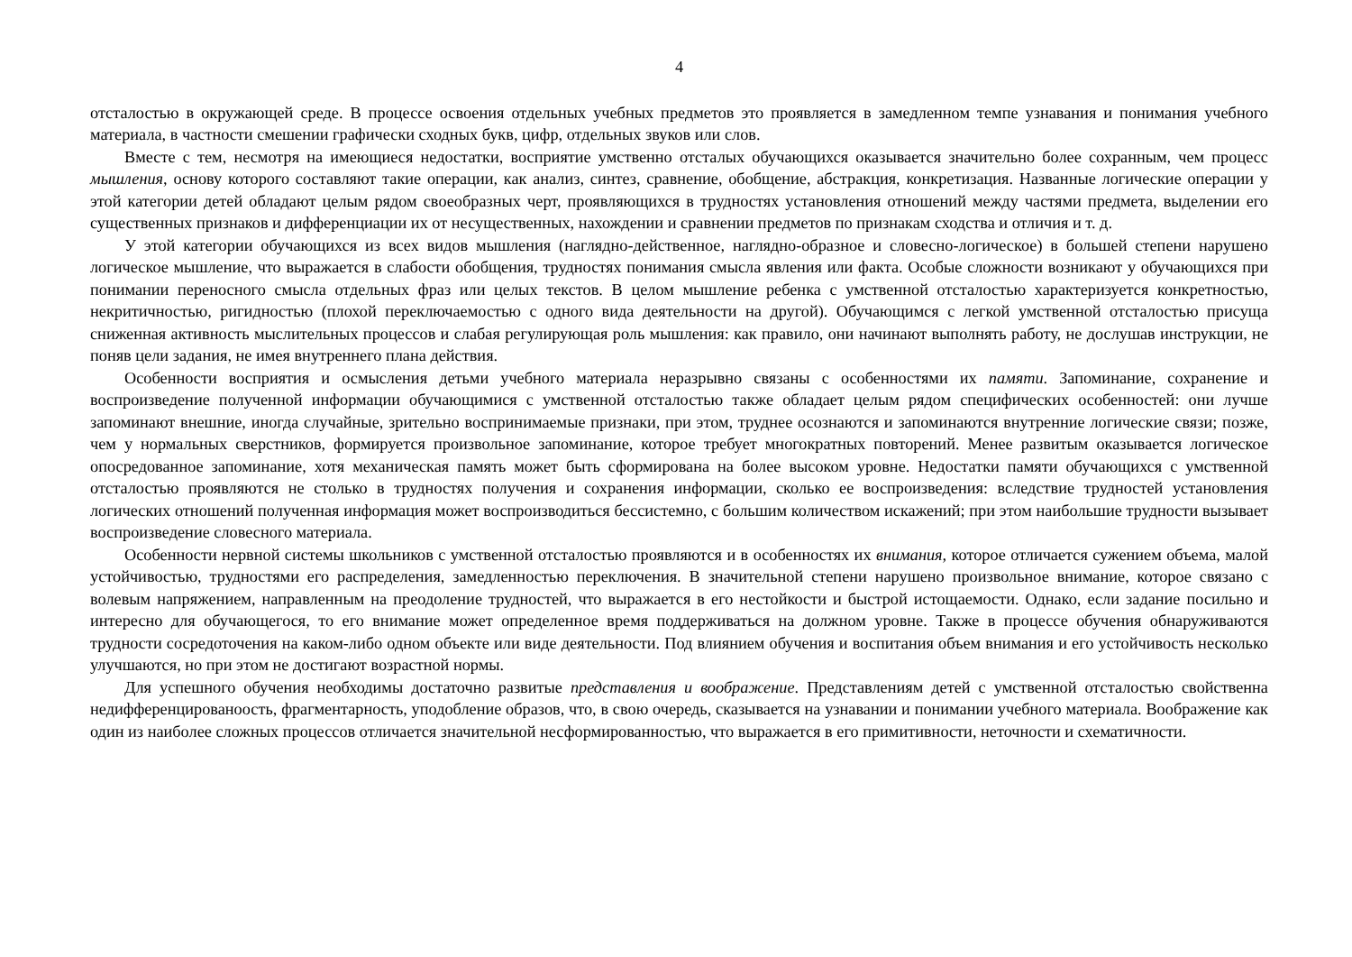4
отсталостью в окружающей среде. В процессе освоения отдельных учебных предметов это проявляется в замедленном темпе узнавания и понимания учебного материала, в частности смешении графически сходных букв, цифр, отдельных звуков или слов.
Вместе с тем, несмотря на имеющиеся недостатки, восприятие умственно отсталых обучающихся оказывается значительно более сохранным, чем процесс мышления, основу которого составляют такие операции, как анализ, синтез, сравнение, обобщение, абстракция, конкретизация. Названные логические операции у этой категории детей обладают целым рядом своеобразных черт, проявляющихся в трудностях установления отношений между частями предмета, выделении его существенных признаков и дифференциации их от несущественных, нахождении и сравнении предметов по признакам сходства и отличия и т. д.
У этой категории обучающихся из всех видов мышления (наглядно-действенное, наглядно-образное и словесно-логическое) в большей степени нарушено логическое мышление, что выражается в слабости обобщения, трудностях понимания смысла явления или факта. Особые сложности возникают у обучающихся при понимании переносного смысла отдельных фраз или целых текстов. В целом мышление ребенка с умственной отсталостью характеризуется конкретностью, некритичностью, ригидностью (плохой переключаемостью с одного вида деятельности на другой). Обучающимся с легкой умственной отсталостью присуща сниженная активность мыслительных процессов и слабая регулирующая роль мышления: как правило, они начинают выполнять работу, не дослушав инструкции, не поняв цели задания, не имея внутреннего плана действия.
Особенности восприятия и осмысления детьми учебного материала неразрывно связаны с особенностями их памяти. Запоминание, сохранение и воспроизведение полученной информации обучающимися с умственной отсталостью также обладает целым рядом специфических особенностей: они лучше запоминают внешние, иногда случайные, зрительно воспринимаемые признаки, при этом, труднее осознаются и запоминаются внутренние логические связи; позже, чем у нормальных сверстников, формируется произвольное запоминание, которое требует многократных повторений. Менее развитым оказывается логическое опосредованное запоминание, хотя механическая память может быть сформирована на более высоком уровне. Недостатки памяти обучающихся с умственной отсталостью проявляются не столько в трудностях получения и сохранения информации, сколько ее воспроизведения: вследствие трудностей установления логических отношений полученная информация может воспроизводиться бессистемно, с большим количеством искажений; при этом наибольшие трудности вызывает воспроизведение словесного материала.
Особенности нервной системы школьников с умственной отсталостью проявляются и в особенностях их внимания, которое отличается сужением объема, малой устойчивостью, трудностями его распределения, замедленностью переключения. В значительной степени нарушено произвольное внимание, которое связано с волевым напряжением, направленным на преодоление трудностей, что выражается в его нестойкости и быстрой истощаемости. Однако, если задание посильно и интересно для обучающегося, то его внимание может определенное время поддерживаться на должном уровне. Также в процессе обучения обнаруживаются трудности сосредоточения на каком-либо одном объекте или виде деятельности. Под влиянием обучения и воспитания объем внимания и его устойчивость несколько улучшаются, но при этом не достигают возрастной нормы.
Для успешного обучения необходимы достаточно развитые представления и воображение. Представлениям детей с умственной отсталостью свойственна недифференцированоость, фрагментарность, уподобление образов, что, в свою очередь, сказывается на узнавании и понимании учебного материала. Воображение как один из наиболее сложных процессов отличается значительной несформированностью, что выражается в его примитивности, неточности и схематичности.